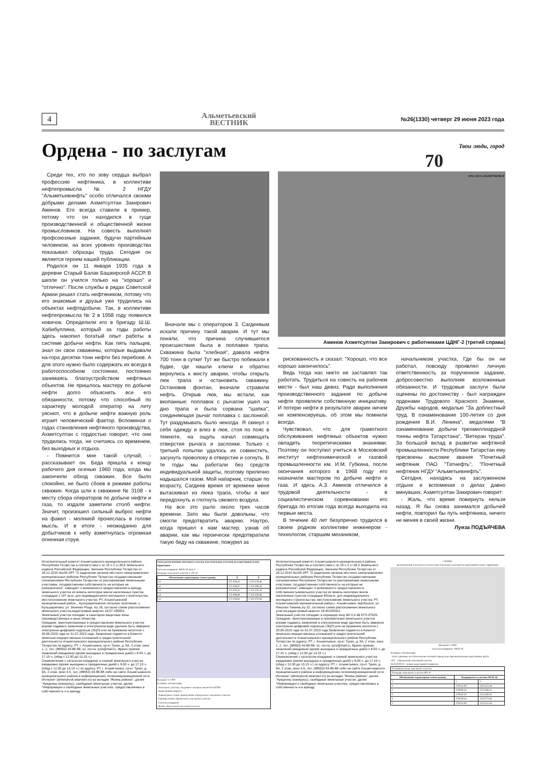4
Альметьевский
ВЕСТНИК
№26(1330) четверг 29 июня 2023 года
Твои люди, город
70
1953 2023 АЛЬМЕТЬЕВСК
Ордена - по заслугам
Среди тех, кто по зову сердца выбрал профессию нефтяника, в коллективе нефтепромысла № 2 НГДУ "Альметьевнефть" особо отличался своими добрыми делами Ахметсултан Закирович Аминов. Его всегда ставили в пример, потому что он находился в гуще производственной и общественной жизни промысловиков. На совесть выполнял профсоюзные задания, будучи партийным человеком, на всех уровнях производства показывал образцы труда. Сегодня он является героем нашей публикации.
Родился он 11 января 1935 года в деревне Старый Балак Башкирской АССР. В школе он учился только на "хорошо" и "отлично". После службы в рядах Советской Армии решил стать нефтяником, потому что его знакомые и друзья уже трудились на объектах нефтедобычи. Так, в коллективе нефтепромысла № 2 в 1958 году появился новичок. Определили его в бригаду Ш.Ш. Хабибуллина, который за годы работы здесь накопил богатый опыт работы в системе добычи нефти. Как пять пальцев, знал он свои скважины, которые выдавали на-гора десятки тонн нефти без перебоев. А для этого нужно было содержать их всегда в работоспособном состоянии, постоянно занимаясь благоустройством нефтяных объектов. Не пришлось мастеру по добыче нефти долго объяснять все его обязанности, потому что способный по характеру молодой оператор на лету уяснил, что в добыче нефти важную роль играет человеческий фактор. Вспоминая о годах становления нефтяного производства, Ахметсултан с гордостью говорит, что они трудились тогда, не считаясь со временем, без выходных и отдыха.
- Помнится мне такой случай, - рассказывает он. Беда пришла к концу рабочего дня осенью 1960 года, когда мы закончили обход скважин. Все было спокойно, не было сбоев в режиме работы скважин. Когда шли к скважине № 3108 - к месту сбора операторов по добыче нефти и газа, то издали заметили столб нефти. Значит, произошел сильный выброс нефти на факел - молнией пронеслась в голове мысль. И в итоге - неожиданно для добытчиков к небу взметнулась огромная огненная струя.
Вначале мы с оператором З. Сагдеевым искали причину такой аварии. И тут мы поняли, что причина случившегося происшествия была в поплавке трапа. Скважина была "хлебная", давала нефти 700 тонн в сутки! Тут же быстро побежали к будке, где нашли ключи и обратно вернулись к месту аварии, чтобы открыть люк трапа и остановить скважину. Остановив фонтан, вначале стравили нефть. Открыв люк, мы встали, как вкопанные: поплавок с рычагом ушел на дно трапа и была сорвана "шапка", соединяющая рычаг поплавка с заслонкой. Тут раздумывать было некогда. Я скинул с себя одежду и влез в люк, стоя по пояс в темноте, на ощупь начал совмещать отверстия рычага и заслонки. Только с третьей попытки удалось их совместить, засунуть проволоку в отверстие и согнуть. В те годы мы работали без средств индивидуальной защиты, поэтому прилично надышался газом. Мой напарник, старше по возрасту, Сагдеев время от времени меня вытаскивал из люка трапа, чтобы я мог передохнуть и глотнуть свежего воздуха.
На все это ушло около трех часов времени. Зато мы были довольны, что смогли предотвратить аварию. Наутро, когда пришел к нам мастер, узнав об аварии, как мы героически предотвратили такую беду на скважине, пожурил за
Аминов Ахметсултан Закирович с работниками ЦДНГ-2 (третий справа)
рискованность и сказал: "Хорошо, что все хорошо закончилось".
Ведь тогда нас никто не заставлял так работать. Трудиться на совесть на рабочем месте - был наш девиз. Ради выполнения производственного задания по добыче нефти проявляли собственную инициативу. И потерю нефти в результате аварии ничем не компенсируешь, об этом мы помнили всегда.
Чувствовал, что для грамотного обслуживания нефтяных объектов нужно овладеть теоретическими знаниями. Поэтому он поступил учиться в Московский институт нефтехимической и газовой промышленности им. И.М. Губкина, после окончания которого в 1968 году его назначили мастером по добыче нефти и газа. И здесь А.З. Аминов отличился в трудовой деятельности - в социалистическом соревновании его бригада по итогам года всегда выходила на первые места.
В течение 40 лет безупречно трудился в своем родном коллективе инженером - технологом, старшим механиком,
начальником участка. Где бы он ни работал, повсюду проявлял личную ответственность за порученное задание, добросовестно выполняя возложенные обязанности. И трудовые заслуги были оценены по достоинству - был награжден орденами Трудового Красного Знамени, Дружбы народов, медалью "За доблестный труд. В ознаменование 100-летия со дня рождения В.И. Ленина", медалями "В ознаменование добычи трехмиллиардной тонны нефти Татарстана", "Ветеран труда". За большой вклад в развитие нефтяной промышленности Республики Татарстан ему присвоены высокие звания "Почетный нефтяник ПАО "Татнефть", "Почетный нефтяник НГДУ "Альметьевнефть".
Сегодня, находясь на заслуженном отдыхе и вспоминая о делах давно минувших, Ахметсултан Закирович говорит:
- Жаль, что время повернуть нельзя назад. Я бы снова занимался добычей нефти, повторил бы путь нефтяника, ничего не меняя в своей жизни.
Луиза ПОДЪЯЧЕВА
Исполнительный комитет Альметьевского муниципального района Республики Татарстан в соответствии с пп.15 п.2 ст.39.6 Земельного кодекса Российской Федерации, Законом Республики Татарстан от 26.12.2015 №109-ЗРТ "О наделении органов местного самоуправления муниципальных районов Республики Татарстан государственными полномочиями Республики Татарстан по распоряжению земельными участками, государственная собственность на которые не разграничена", извещает о возможности предоставления в аренду земельного участка из земель категории земли населенных пунктов площадью 1 197 кв.м, для индивидуального жилищного строительства, местоположение земельного участка: РТ, Альметьевский муниципальный район, , Кульшариповское сельское поселение, с. Кульшарипово, ул. Зеленая Роща, з/у 28, согласно схеме расположения земельного участка,кадастровый квартал 16:07:190001.
Земельный участок попадает в санитарно-защитные зоны производственных и иных объектов.
Граждане, заинтересованные в предоставлении земельного участка вправе подавать заявление в электронном виде (должно быть заверено электронно-цифровой подписью (ЭЦП) или на бумажном носителе с 30.06.2023 года по 31.07.2023 года. Заявления подаются в Комитет земельно-имущественных отношений и градостроительной деятельности Альметьевского муниципального района Республики Татарстан по адресу: РТ, г. Альметьевск, пр-кт Тукая, д. 9А, 2 этаж, окно 1, 2, тел. (88553) 43-86-88, эл. почта: pzio@mail.ru. Время приема заявлений ежедневно (кроме выходных и праздничных дней) с 8.00 ч. до 17.15 ч. (обед с 12.00 до 13.15 ч.)
Ознакомление с каталогом координат и схемой земельного участка ежедневно (кроме выходных и праздничных дней) с 8.00 ч. до 17.15 ч. (обед с 12.00 до 13.15 ч.) по адресу: РТ, г. Альметьевск, пр-кт Тукая, д. 9А, 2 этаж, окно 4,5, тел. (88553) 43-86-88 либо на сайте Альметьевского муниципального района в информационно-телекоммуникационной сети Интернет (almetyevsk.tatarstan.ru) во вкладке "Жизнь района", далее "Аукционы (конкурсы), свободные земельные участки, далее "Информация о свободных земельных участках, предоставляемых в собственность и в аренду.
Схема расположения земельного участка или земельных участков на кадастровом плане территории
Система координат: МСК-16 зона 1
Площадь земельного участка 1 197 м²
| Обозначение характерных точек границ | X | Y |
| --- | --- | --- |
| н1 | 375 028,65 | 2 310 470,46 |
| н2 | 375 048,97 | 2 310 490,44 |
| н3 | 375 019,42 | 2 310 520,28 |
| н4 | 374 998,99 | 2 310 500,88 |
| н1 | 375 028,65 | 2 310 470,46 |
Масштаб 1:1 000
Условные обозначения:
- Земельные участки, сведения о которых имеются в ЕГРН
- Кадастровый квартал
- Характерные точки границ вновь образуемого земельного участка
- Границы вновь образуемого земельного участка
- Система координат
- Вновь образуемый земельный участок
Исполнительный комитет Альметьевского муниципального района Республики Татарстан в соответствии с пп.10 п.2 ст.39.3 Земельного кодекса Российской Федерации, Законом Республики Татарстан от 26.12.2015 №109-ЗРТ "О наделении органов местного самоуправления муниципальных районов Республики Татарстан государственными полномочиями Республики Татарстан по распоряжению земельными участками, государственная собственность на которые не разграничена", извещает о возможности предоставления в собственностьземельного участка из земель категории земли населенных пунктов площадью 601кв.м, для индивидуального жилищного строительства, местоположение земельного участка: РТ, Альметьевский муниципальный район,г. Альметьевск, мкрУрсала, ул. Николая Тюнина,з/у 32, согласно схеме расположения земельного участка,кадастровый квартал 16:45:020311.
Земельный участок попадает в охранную зону ВЛ 0,4 кВ КТП-37529.
Граждане, заинтересованные в приобретении земельного участка вправе подавать заявление в электронном виде (должно быть заверено электронно-цифровой подписью (ЭЦП) или на бумажном носителе с 30.06.2023 года по 31.07.2023 года.Заявления подаются в Комитет земельно-имущественных отношений и градостроительной деятельности Альметьевского муниципального района Республики Татарстан по адресу: РТ, г. Альметьевск, пр-кт Тукая, д. 9А, 2 этаж, окно 1, 2, тел. (88553) 43-86-88, эл. почта: pzio@mail.ru. Время приема заявлений ежедневно (кроме выходных и праздничных дней) с 8.00 ч. до 17.15 ч. (обед с 12.00 до 13.15 ч.)
Ознакомление с каталогом координат и схемой земельного участка ежедневно (кроме выходных и праздничных дней) с 8.00 ч. до 17.15 ч. (обед с 12.00 до 13.15 ч.) по адресу: РТ, г. Альметьевск, пр-кт Тукая, д. 9А, 2 этаж, окно 4,5, тел. (88553) 43-86-88 либо на сайте Альметьевского муниципального района в информационно-телекоммуникационной сети Интернет (almetyevsk.tatarstan.ru) во вкладке "Жизнь района", далее "Аукционы (конкурсы), свободные земельные участки, далее "Информация о свободных земельных участках, предоставляемых в собственность и в аренду.
СХЕМА
расположения земельного участка или земельных участков на кадастровом плане территории
Масштаб 1:1000
Система координат: МСК-16Условные обозначения:
- часть границы, местоположение которой определено при выполнении кадастровых работ
:ЗУ1 - образуемый земельный участок
16:45:020311 - номер кадастрового квартала
| Условный номер земельного участка | | |
| Площадь земельного участка 601 м² | | |
| Обозначение характерных точек границ | Координаты в системе МСК-16 | |
| 1 | 2 | 3 |
| 1 | 379214.00 | 2322255.28 |
| 2 | 379206.34 | 2322268.25 |
| 3 | 379240.50 | 2322288.50 |
| 4 | 379248.44 | 2322275.66 |
| 1 | 379214.00 | 2322255.28 |